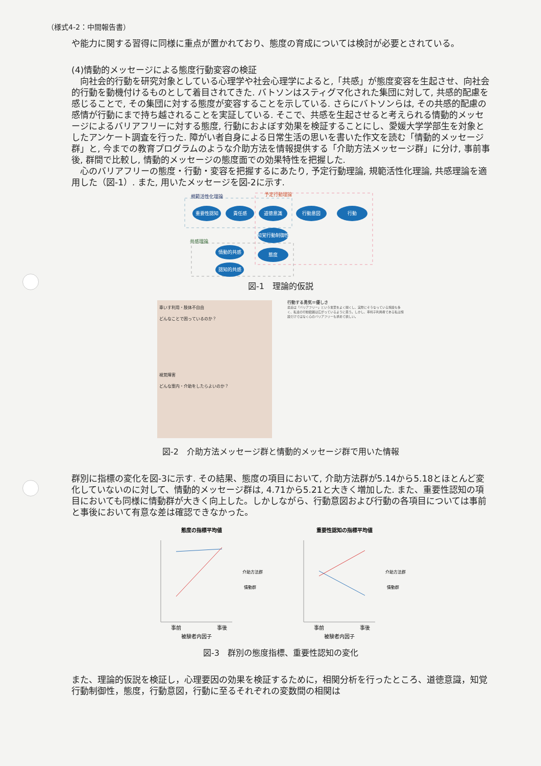（様式4-2：中間報告書）
や能力に関する習得に同様に重点が置かれており、態度の育成については検討が必要とされている。
(4)情動的メッセージによる態度行動変容の検証
　向社会的行動を研究対象としている心理学や社会心理学によると,「共感」が態度変容を生起させ、向社会的行動を動機付けるものとして着目されてきた. バトソンはスティグマ化された集団に対して, 共感的配慮を感じることで, その集団に対する態度が変容することを示している. さらにバトソンらは, その共感的配慮の感情が行動にまで持ち越されることを実証している. そこで、共感を生起させると考えられる情動的メッセージによるバリアフリーに対する態度, 行動におよぼす効果を検証することにし、愛媛大学学部生を対象としたアンケート調査を行った. 障がい者自身による日常生活の思いを書いた作文を読む「情動的メッセージ群」と, 今までの教育プログラムのような介助方法を情報提供する「介助方法メッセージ群」に分け, 事前事後, 群間で比較し, 情動的メッセージの態度面での効果特性を把握した.
　心のバリアフリーの態度・行動・変容を把握するにあたり, 予定行動理論, 規範活性化理論, 共感理論を適用した（図-1）. また, 用いたメッセージを図-2に示す.
規範活性化理論
予定行動理論
共感理論
重要性認知
責任感
道徳意識
行動意図
行動
知覚行動制御性
情動的共感
態度
認知的共感
図-1　理論的仮説
車いす利用・肢体不自由
どんなことで困っているのか？
視覚障害
どんな案内・介助をしたらよいのか？
行動する勇気＝優しさ
最近は「バリアフリー」という言葉をよく聞くし、実際にそうなっている施設も多く、私達の行動範囲は広がっているように思う。しかし、車椅子利用者である私は施設だけではなく心のバリアフリーも求めて欲しい。
図-2　介助方法メッセージ群と情動的メッセージ群で用いた情報
群別に指標の変化を図-3に示す. その結果、態度の項目において, 介助方法群が5.14から5.18とほとんど変化していないのに対して、情動的メッセージ群は, 4.71から5.21と大きく増加した. また、重要性認知の項目においても同様に情動群が大きく向上した。しかしながら、行動意図および行動の各項目については事前と事後において有意な差は確認できなかった。
態度の指標平均値
事前
事後
被験者内因子
介助方法群
情動群
重要性認知の指標平均値
事前
事後
被験者内因子
介助方法群
情動群
図-3　群別の態度指標、重要性認知の変化
また、理論的仮説を検証し，心理要因の効果を検証するために，相関分析を行ったところ、道徳意識，知覚行動制御性，態度，行動意図，行動に至るそれぞれの変数間の相関は